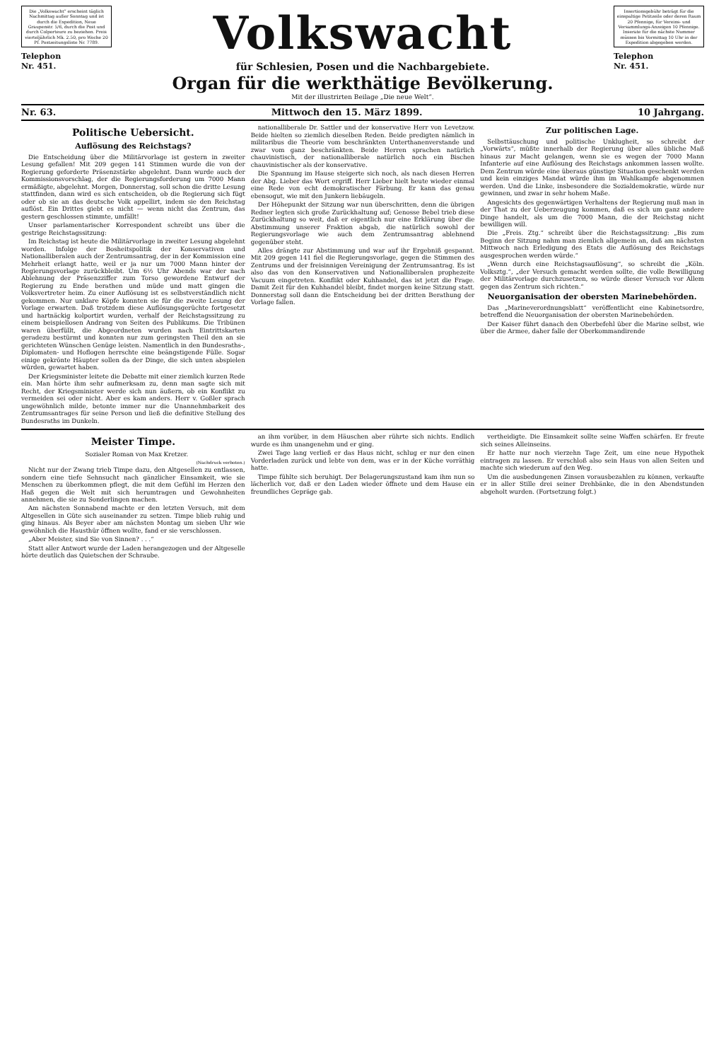Die „Volkswacht“ erscheint täglich Nachmittag außer Sonntag und ist durch die Expedition, Neue Graupenstr. 5/6, durch die Post und durch Colporteure zu beziehen. Preis vierteljährlich Mk. 2.50, pro Woche 20 Pf. Postzeitungsliste Nr. 7789.
Telephon
Nr. 451.
Volkswacht
für Schlesien, Posen und die Nachbargebiete.
Organ für die werkthätige Bevölkerung.
Mit der illustrirten Beilage „Die neue Welt“.
Insertionsgebühr beträgt für die einspaltige Petitzeile oder deren Raum 20 Pfennige, für Vereins- und Versammlungs-Anzeigen 10 Pfennige. Inserate für die nächste Nummer müssen bis Vormittag 10 Uhr in der Expedition abgegeben werden.
Telephon
Nr. 451.
Nr. 63. Mittwoch den 15. März 1899. 10 Jahrgang.
Politische Uebersicht.
Auflösung des Reichstags?
Die Entscheidung über die Militärvorlage ist gestern in zweiter Lesung gefallen! Mit 209 gegen 141 Stimmen wurde die von der Regierung geforderte Präsenzstärke abgelehnt. Dann wurde auch der Kommissionsvorschlag, der die Regierungsforderung um 7000 Mann ermäßigte, abgelehnt. Morgen, Donnerstag, soll schon die dritte Lesung stattfinden, dann wird es sich entscheiden, ob die Regierung sich fügt oder ob sie an das deutsche Volk appellirt, indem sie den Reichstag auflöst. Ein Drittes giebt es nicht — wenn nicht das Zentrum, das gestern geschlossen stimmte, umfällt!
Unser parlamentarischer Korrespondent schreibt uns über die gestrige Reichstagssitzung:
Im Reichstag ist heute die Militärvorlage in zweiter Lesung abgelehnt worden. Infolge der Bosheitspolitik der Konservativen und Nationalliberalen auch der Zentrumsantrag, der in der Kommission eine Mehrheit erlangt hatte, weil er ja nur um 7000 Mann hinter der Regierungsvorlage zurückbleibt. Um 6½ Uhr Abends war der nach Ablehnung der Präsenzziffer zum Torso gewordene Entwurf der Regierung zu Ende berathen und müde und matt gingen die Volksvertreter heim. Zu einer Auflösung ist es selbstverständlich nicht gekommen. Nur unklare Köpfe konnten sie für die zweite Lesung der Vorlage erwarten. Daß trotzdem diese Auflösungsgerüchte fortgesetzt und hartnäckig kolportirt wurden, verhalf der Reichstagssitzung zu einem beispiellosen Andrang von Seiten des Publikums. Die Tribünen waren überfüllt, die Abgeordneten wurden nach Eintrittskarten geradezu bestürmt und konnten nur zum geringsten Theil den an sie gerichteten Wünschen Genüge leisten. Namentlich in den Bundesraths-, Diplomaten- und Hoflogen herrschte eine beängstigende Fülle. Sogar einige gekrönte Häupter sollen da der Dinge, die sich unten abspielen würden, gewartet haben.
Der Kriegsminister leitete die Debatte mit einer ziemlich kurzen Rede ein. Man hörte ihm sehr aufmerksam zu, denn man sagte sich mit Recht, der Kriegsminister werde sich nun äußern, ob ein Konflikt zu vermeiden sei oder nicht. Aber es kam anders. Herr v. Goßler sprach ungewöhnlich milde, betonte immer nur die Unannehmbarkeit des Zentrumsantrages für seine Person und ließ die definitive Stellung des Bundesraths im Dunkeln.
nationalliberale Dr. Sattler und der konservative Herr von Levetzow. Beide hielten so ziemlich dieselben Reden. Beide predigten nämlich in militaribus die Theorie vom beschränkten Unterthanenverstande und zwar vom ganz beschränkten. Beide Herren sprachen natürlich chauvinistisch, der nationalliberale natürlich noch ein Bischen chauvinistischer als der konservative.
Die Spannung im Hause steigerte sich noch, als nach diesen Herren der Abg. Lieber das Wort ergriff. Herr Lieber hielt heute wieder einmal eine Rede von echt demokratischer Färbung. Er kann das genau ebensogut, wie mit den Junkern liebäugeln.
Der Höhepunkt der Sitzung war nun überschritten, denn die übrigen Redner legten sich große Zurückhaltung auf; Genosse Bebel trieb diese Zurückhaltung so weit, daß er eigentlich nur eine Erklärung über die Abstimmung unserer Fraktion abgab, die natürlich sowohl der Regierungsvorlage wie auch dem Zentrumsantrag ablehnend gegenüber steht.
Alles drängte zur Abstimmung und war auf ihr Ergebniß gespannt. Mit 209 gegen 141 fiel die Regierungsvorlage, gegen die Stimmen des Zentrums und der freisinnigen Vereinigung der Zentrumsantrag. Es ist also das von den Konservativen und Nationalliberalen prophezeite Vacuum eingetreten. Konflikt oder Kuhhandel, das ist jetzt die Frage. Damit Zeit für den Kuhhandel bleibt, findet morgen keine Sitzung statt. Donnerstag soll dann die Entscheidung bei der dritten Berathung der Vorlage fallen.
Zur politischen Lage.
Selbsttäuschung und politische Unklugheit, so schreibt der „Vorwärts“, müßte innerhalb der Regierung über alles übliche Maß hinaus zur Macht gelangen, wenn sie es wegen der 7000 Mann Infanterie auf eine Auflösung des Reichstags ankommen lassen wollte. Dem Zentrum würde eine überaus günstige Situation geschenkt werden und kein einziges Mandat würde ihm im Wahlkampfe abgenommen werden. Und die Linke, insbesondere die Sozialdemokratie, würde nur gewinnen, und zwar in sehr hohem Maße.
Angesichts des gegenwärtigen Verhaltens der Regierung muß man in der That zu der Ueberzeugung kommen, daß es sich um ganz andere Dinge handelt, als um die 7000 Mann, die der Reichstag nicht bewilligen will.
Die „Freis. Ztg.“ schreibt über die Reichstagssitzung: „Bis zum Beginn der Sitzung nahm man ziemlich allgemein an, daß am nächsten Mittwoch nach Erledigung des Etats die Auflösung des Reichstags ausgesprochen werden würde.“
„Wenn durch eine Reichstagsauflösung“, so schreibt die „Köln. Volksztg.“, „der Versuch gemacht werden sollte, die volle Bewilligung der Militärvorlage durchzusetzen, so würde dieser Versuch vor Allem gegen das Zentrum sich richten.“
Neuorganisation der obersten Marinebehörden.
Das „Marineverordnungsblatt“ veröffentlicht eine Kabinetsordre, betreffend die Neuorganisation der obersten Marinebehörden.
Der Kaiser führt danach den Oberbefehl über die Marine selbst, wie über die Armee, daher falle der Oberkommandirende
Meister Timpe.
Sozialer Roman von Max Kretzer.
(Nachdruck verboten.)
Nicht nur der Zwang trieb Timpe dazu, den Altgesellen zu entlassen, sondern eine tiefe Sehnsucht nach gänzlicher Einsamkeit, wie sie Menschen zu überkommen pflegt, die mit dem Gefühl im Herzen den Haß gegen die Welt mit sich herumtragen und Gewohnheiten annehmen, die sie zu Sonderlingen machen.
Am nächsten Sonnabend machte er den letzten Versuch, mit dem Altgesellen in Güte sich auseinander zu setzen. Timpe blieb ruhig und ging hinaus. Als Beyer aber am nächsten Montag um sieben Uhr wie gewöhnlich die Hausthür öffnen wollte, fand er sie verschlossen.
„Aber Meister, sind Sie von Sinnen? . . .“
Statt aller Antwort wurde der Laden herangezogen und der Altgeselle hörte deutlich das Quietschen der Schraube.
an ihm vorüber, in dem Häuschen aber rührte sich nichts. Endlich wurde es ihm unangenehm und er ging.
Zwei Tage lang verließ er das Haus nicht, schlug er nur den einen Vorderladen zurück und lebte von dem, was er in der Küche vorräthig hatte.
Timpe fühlte sich beruhigt. Der Belagerungszustand kam ihm nun so lächerlich vor, daß er den Laden wieder öffnete und dem Hause ein freundliches Gepräge gab.
vertheidigte. Die Einsamkeit sollte seine Waffen schärfen. Er freute sich seines Alleinseins.
Er hatte nur noch vierzehn Tage Zeit, um eine neue Hypothek eintragen zu lassen. Er verschloß also sein Haus von allen Seiten und machte sich wiederum auf den Weg.
Um die ausbedungenen Zinsen vorausbezahlen zu können, verkaufte er in aller Stille drei seiner Drehbänke, die in den Abendstunden abgeholt wurden. (Fortsetzung folgt.)